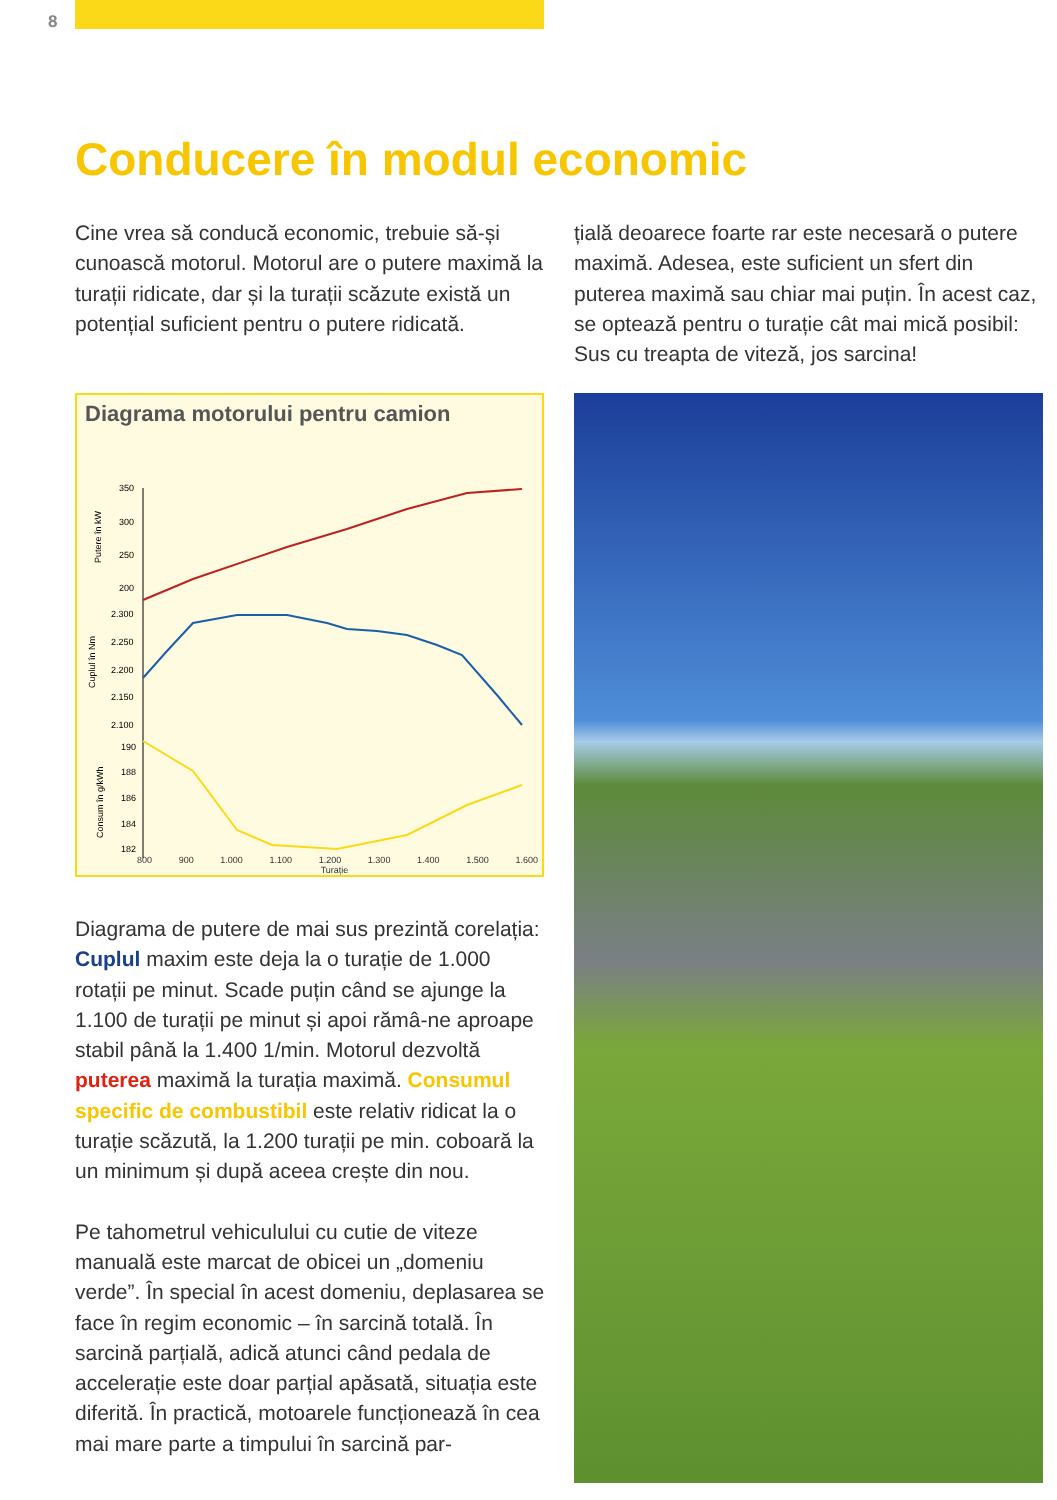8
Conducere în modul economic
Cine vrea să conducă economic, trebuie să-și cunoască motorul. Motorul are o putere maximă la turații ridicate, dar și la turații scăzute există un potențial suficient pentru o putere ridicată.
țială deoarece foarte rar este necesară o putere maximă. Adesea, este suficient un sfert din puterea maximă sau chiar mai puțin. În acest caz, se optează pentru o turație cât mai mică posibil: Sus cu treapta de viteză, jos sarcina!
Diagrama motorului pentru camion
Putere în kW
Cuplul în Nm
Consum în g/kWh
350
300
250
200
2.300
2.250
2.200
2.150
2.100
190
188
186
184
182
800 900 1.000 1.100 1.200 1.300 1.400 1.500 1.600
Turație
Diagrama de putere de mai sus prezintă corelația: Cuplul maxim este deja la o turație de 1.000 rotații pe minut. Scade puțin când se ajunge la 1.100 de turații pe minut și apoi rămâ-ne aproape stabil până la 1.400 1/min. Motorul dezvoltă puterea maximă la turația maximă. Consumul specific de combustibil este relativ ridicat la o turație scăzută, la 1.200 turații pe min. coboară la un minimum și după aceea crește din nou.
Pe tahometrul vehiculului cu cutie de viteze manuală este marcat de obicei un „domeniu verde”. În special în acest domeniu, deplasarea se face în regim economic – în sarcină totală. În sarcină parțială, adică atunci când pedala de accelerație este doar parțial apăsată, situația este diferită. În practică, motoarele funcționează în cea mai mare parte a timpului în sarcină par-